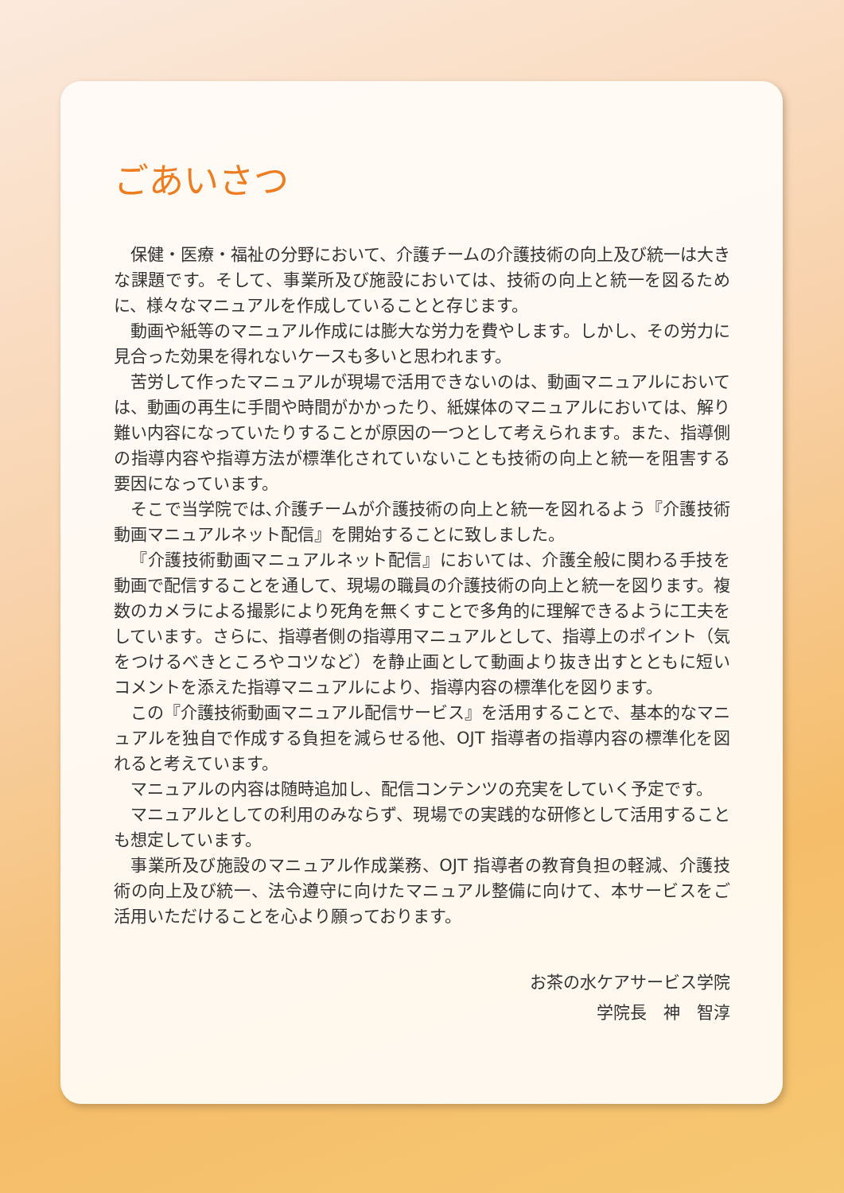ごあいさつ
保健・医療・福祉の分野において、介護チームの介護技術の向上及び統一は大きな課題です。そして、事業所及び施設においては、技術の向上と統一を図るために、様々なマニュアルを作成していることと存じます。
動画や紙等のマニュアル作成には膨大な労力を費やします。しかし、その労力に見合った効果を得れないケースも多いと思われます。
苦労して作ったマニュアルが現場で活用できないのは、動画マニュアルにおいては、動画の再生に手間や時間がかかったり、紙媒体のマニュアルにおいては、解り難い内容になっていたりすることが原因の一つとして考えられます。また、指導側の指導内容や指導方法が標準化されていないことも技術の向上と統一を阻害する要因になっています。
そこで当学院では､介護チームが介護技術の向上と統一を図れるよう『介護技術動画マニュアルネット配信』を開始することに致しました。
『介護技術動画マニュアルネット配信』においては、介護全般に関わる手技を動画で配信することを通して、現場の職員の介護技術の向上と統一を図ります。複数のカメラによる撮影により死角を無くすことで多角的に理解できるように工夫をしています。さらに、指導者側の指導用マニュアルとして、指導上のポイント（気をつけるべきところやコツなど）を静止画として動画より抜き出すとともに短いコメントを添えた指導マニュアルにより、指導内容の標準化を図ります。
この『介護技術動画マニュアル配信サービス』を活用することで、基本的なマニュアルを独自で作成する負担を減らせる他、OJT 指導者の指導内容の標準化を図れると考えています。
マニュアルの内容は随時追加し、配信コンテンツの充実をしていく予定です。
マニュアルとしての利用のみならず、現場での実践的な研修として活用することも想定しています。
事業所及び施設のマニュアル作成業務、OJT 指導者の教育負担の軽減、介護技術の向上及び統一、法令遵守に向けたマニュアル整備に向けて、本サービスをご活用いただけることを心より願っております。
お茶の水ケアサービス学院
学院長　神　智淳